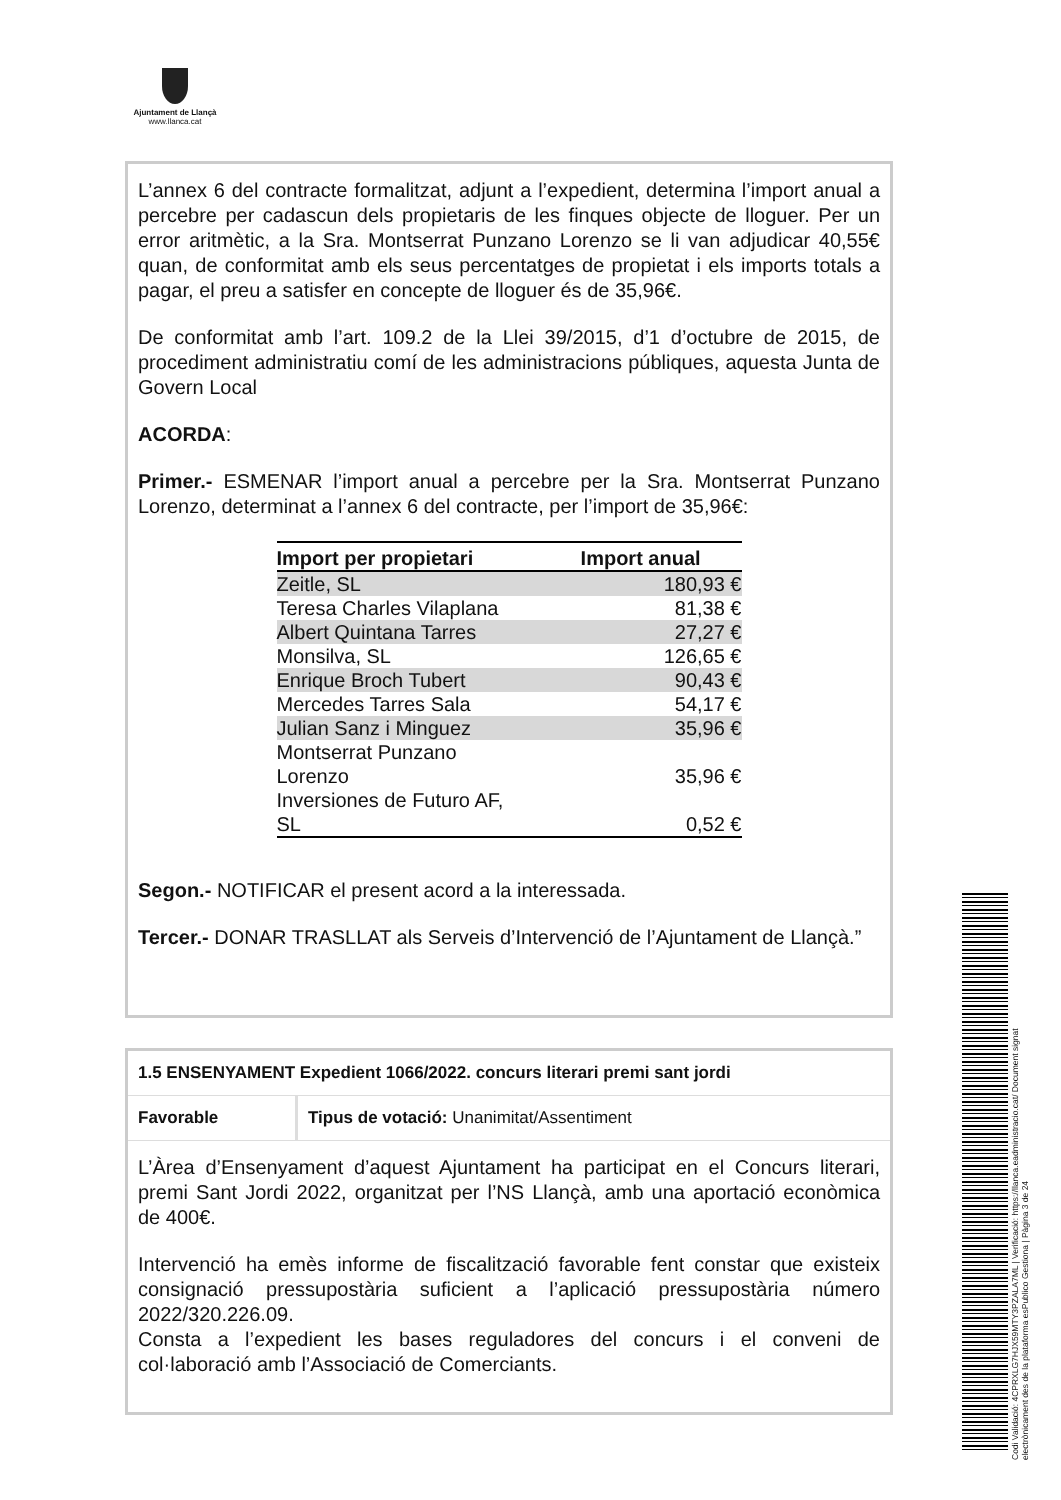Ajuntament de Llançà
www.llanca.cat
L’annex 6 del contracte formalitzat, adjunt a l’expedient, determina l’import anual a percebre per cadascun dels propietaris de les finques objecte de lloguer. Per un error aritmètic, a la Sra. Montserrat Punzano Lorenzo se li van adjudicar 40,55€ quan, de conformitat amb els seus percentatges de propietat i els imports totals a pagar, el preu a satisfer en concepte de lloguer és de 35,96€.
De conformitat amb l’art. 109.2 de la Llei 39/2015, d’1 d’octubre de 2015, de procediment administratiu comí de les administracions públiques, aquesta Junta de Govern Local
ACORDA:
Primer.- ESMENAR l’import anual a percebre per la Sra. Montserrat Punzano Lorenzo, determinat a l’annex 6 del contracte, per l’import de 35,96€:
| Import per propietari | Import anual |
| --- | --- |
| Zeitle, SL | 180,93 € |
| Teresa Charles Vilaplana | 81,38 € |
| Albert Quintana Tarres | 27,27 € |
| Monsilva, SL | 126,65 € |
| Enrique Broch Tubert | 90,43 € |
| Mercedes Tarres Sala | 54,17 € |
| Julian Sanz i Minguez | 35,96 € |
| Montserrat Punzano Lorenzo | 35,96 € |
| Inversiones de Futuro AF, SL | 0,52 € |
Segon.- NOTIFICAR el present acord a la interessada.
Tercer.- DONAR TRASLLAT als Serveis d’Intervenció de l’Ajuntament de Llançà.”
1.5 ENSENYAMENT Expedient 1066/2022. concurs literari premi sant jordi
Favorable Tipus de votació: Unanimitat/Assentiment
L’Àrea d’Ensenyament d’aquest Ajuntament ha participat en el Concurs literari, premi Sant Jordi 2022, organitzat per l’NS Llançà, amb una aportació econòmica de 400€.
Intervenció ha emès informe de fiscalització favorable fent constar que existeix consignació pressupostària suficient a l’aplicació pressupostària número 2022/320.226.09.
Consta a l’expedient les bases reguladores del concurs i el conveni de col·laboració amb l’Associació de Comerciants.
Codi Validació: 4CPRXLG7HJX59MTY3PZALA7ML | Verificació: https://llanca.eadministracio.cat/ Document signat electrònicament des de la plataforma esPublico Gestiona | Pàgina 3 de 24